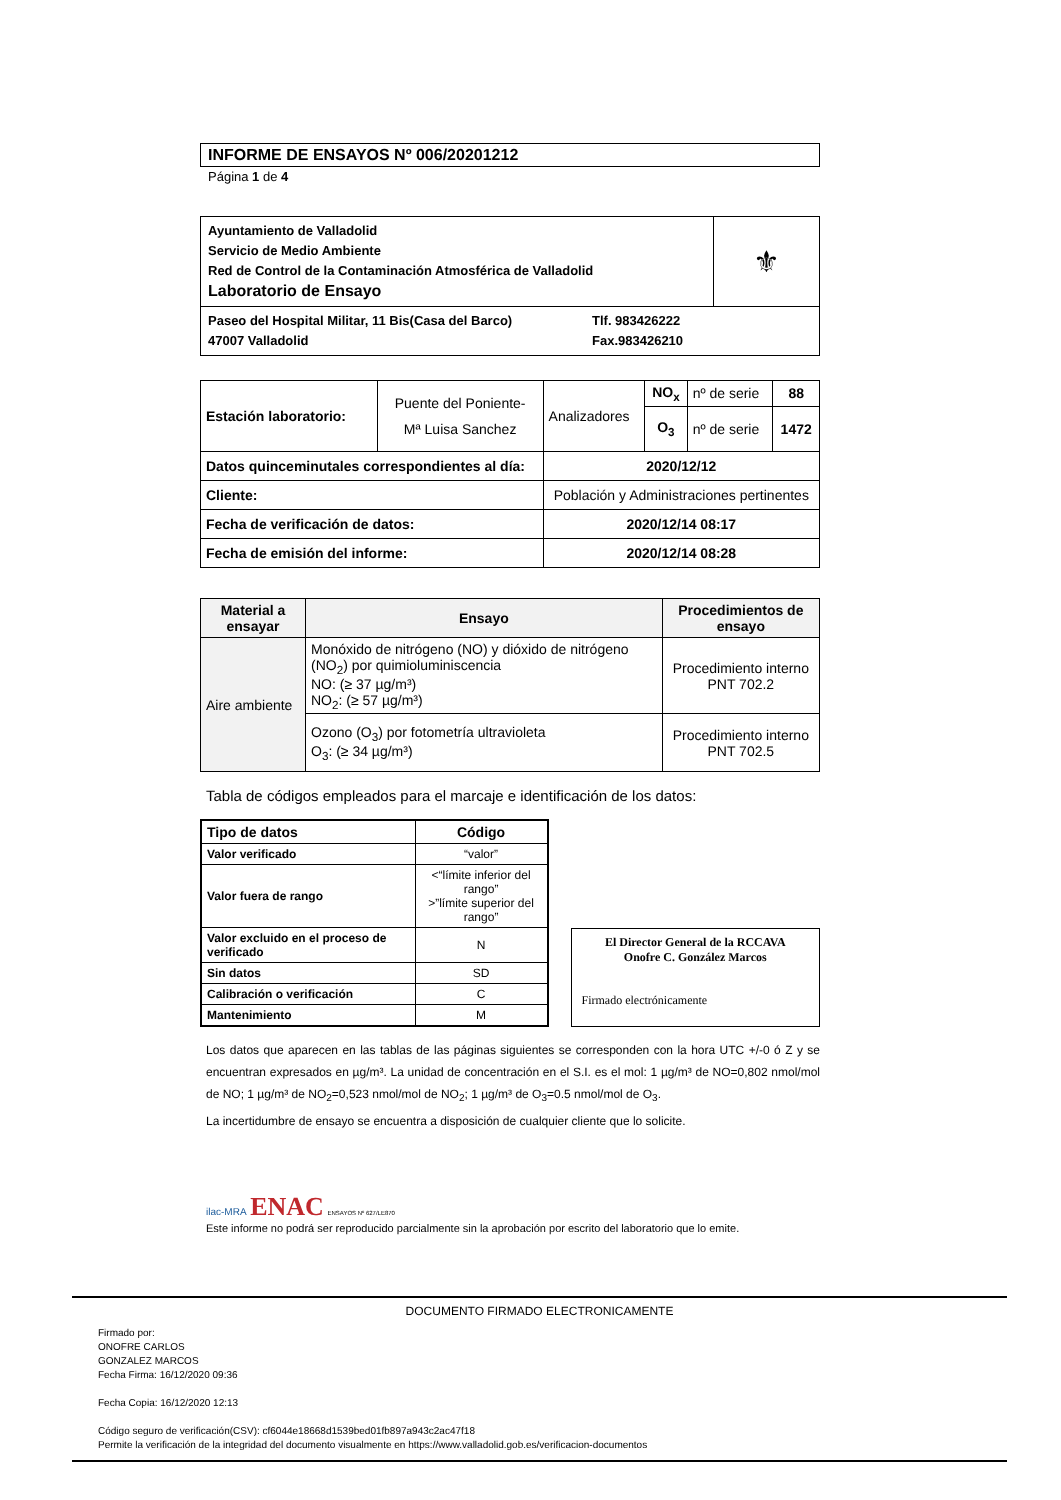INFORME DE ENSAYOS Nº 006/20201212
Página 1 de 4
| Ayuntamiento de Valladolid Servicio de Medio Ambiente Red de Control de la Contaminación Atmosférica de Valladolid Laboratorio de Ensayo | ⚜ |
| Paseo del Hospital Militar, 11 Bis(Casa del Barco) 47007 Valladolid Tlf. 983426222 Fax.983426210 | |
| Estación laboratorio: | Puente del Poniente- Mª Luisa Sanchez | Analizadores | NO<sub>x</sub> | nº de serie | 88 |
| | | | O<sub>3</sub> | nº de serie | 1472 |
| Datos quinceminutales correspondientes al día: | | 2020/12/12 | | | |
| Cliente: | | Población y Administraciones pertinentes | | | |
| Fecha de verificación de datos: | | 2020/12/14 08:17 | | | |
| Fecha de emisión del informe: | | 2020/12/14 08:28 | | | |
| Material a ensayar | Ensayo | Procedimientos de ensayo |
| --- | --- | --- |
| Aire ambiente | Monóxido de nitrógeno (NO) y dióxido de nitrógeno (NO<sub>2</sub>) por quimioluminiscencia NO: (≥ 37 µg/m³) NO<sub>2</sub>: (≥ 57 µg/m³) | Procedimiento interno PNT 702.2 |
| | Ozono (O<sub>3</sub>) por fotometría ultravioleta O<sub>3</sub>: (≥ 34 µg/m³) | Procedimiento interno PNT 702.5 |
Tabla de códigos empleados para el marcaje e identificación de los datos:
| Tipo de datos | Código |
| --- | --- |
| Valor verificado | “valor” |
| Valor fuera de rango | <“límite inferior del rango” >”límite superior del rango” |
| Valor excluido en el proceso de verificado | N |
| Sin datos | SD |
| Calibración o verificación | C |
| Mantenimiento | M |
El Director General de la RCCAVA
Onofre C. González Marcos
Firmado electrónicamente
Los datos que aparecen en las tablas de las páginas siguientes se corresponden con la hora UTC +/-0 ó Z y se encuentran expresados en µg/m³. La unidad de concentración en el S.I. es el mol: 1 µg/m³ de NO=0,802 nmol/mol de NO; 1 µg/m³ de NO<sub>2</sub>=0,523 nmol/mol de NO<sub>2</sub>; 1 µg/m³ de O<sub>3</sub>=0.5 nmol/mol de O<sub>3</sub>.
La incertidumbre de ensayo se encuentra a disposición de cualquier cliente que lo solicite.
ilac-MRA ENAC ENSAYOS Nº 627/LE870
Este informe no podrá ser reproducido parcialmente sin la aprobación por escrito del laboratorio que lo emite.
DOCUMENTO FIRMADO ELECTRONICAMENTE
Firmado por:
ONOFRE CARLOS
GONZALEZ MARCOS
Fecha Firma: 16/12/2020 09:36
Fecha Copia: 16/12/2020 12:13
Código seguro de verificación(CSV): cf6044e18668d1539bed01fb897a943c2ac47f18
Permite la verificación de la integridad del documento visualmente en https://www.valladolid.gob.es/verificacion-documentos